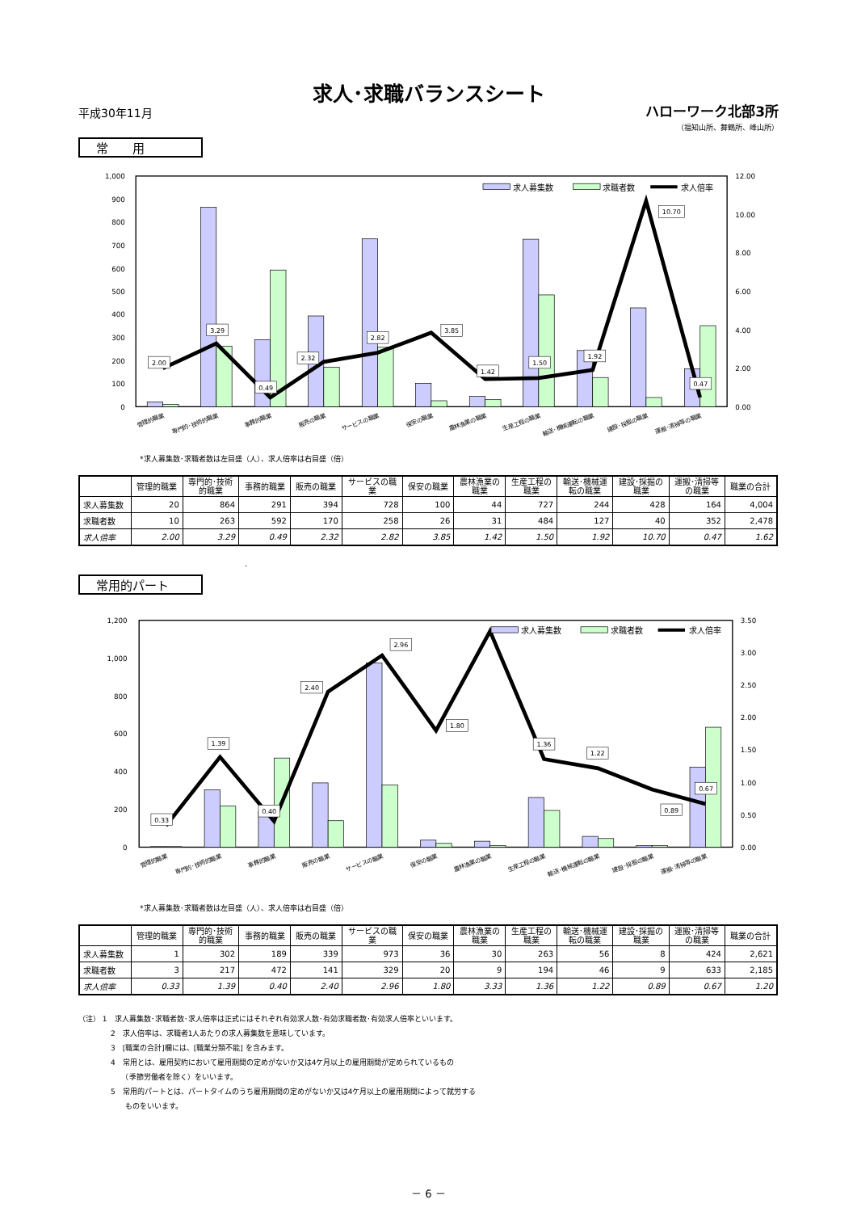求人･求職バランスシート
平成30年11月 ハローワーク北部3所
（福知山所、舞鶴所、峰山所）
常　　用
1,000
900
800
700
600
500
400
300
200
100
0
12.00
10.00
8.00
6.00
4.00
2.00
0.00
2.00
3.29
0.49
2.32
2.82
3.85
1.42
1.50
1.92
10.70
0.47
求人募集数
求職者数
求人倍率
管理的職業
専門的･技術的職業
事務的職業
販売の職業
サービスの職業
保安の職業
農林漁業の職業
生産工程の職業
輸送･機械運転の職業
建設･採掘の職業
運搬･清掃等の職業
*求人募集数･求職者数は左目盛（人）、求人倍率は右目盛（倍）
| | 管理的職業 | 専門的･技術 的職業 | 事務的職業 | 販売の職業 | サービスの職 業 | 保安の職業 | 農林漁業の 職業 | 生産工程の 職業 | 輸送･機械運 転の職業 | 建設･採掘の 職業 | 運搬･清掃等 の職業 | 職業の合計 |
| --- | --- | --- | --- | --- | --- | --- | --- | --- | --- | --- | --- | --- |
| 求人募集数 | 20 | 864 | 291 | 394 | 728 | 100 | 44 | 727 | 244 | 428 | 164 | 4,004 |
| 求職者数 | 10 | 263 | 592 | 170 | 258 | 26 | 31 | 484 | 127 | 40 | 352 | 2,478 |
| 求人倍率 | 2.00 | 3.29 | 0.49 | 2.32 | 2.82 | 3.85 | 1.42 | 1.50 | 1.92 | 10.70 | 0.47 | 1.62 |
.
常用的パート
1,200
1,000
800
600
400
200
0
3.50
3.00
2.50
2.00
1.50
1.00
0.50
0.00
0.33
1.39
0.40
2.40
2.96
1.80
1.36
1.22
0.89
0.67
求人募集数
求職者数
求人倍率
管理的職業
専門的･技術的職業
事務的職業
販売の職業
サービスの職業
保安の職業
農林漁業の職業
生産工程の職業
輸送･機械運転の職業
建設･採掘の職業
運搬･清掃等の職業
*求人募集数･求職者数は左目盛（人）、求人倍率は右目盛（倍）
| | 管理的職業 | 専門的･技術 的職業 | 事務的職業 | 販売の職業 | サービスの職 業 | 保安の職業 | 農林漁業の 職業 | 生産工程の 職業 | 輸送･機械運 転の職業 | 建設･採掘の 職業 | 運搬･清掃等 の職業 | 職業の合計 |
| --- | --- | --- | --- | --- | --- | --- | --- | --- | --- | --- | --- | --- |
| 求人募集数 | 1 | 302 | 189 | 339 | 973 | 36 | 30 | 263 | 56 | 8 | 424 | 2,621 |
| 求職者数 | 3 | 217 | 472 | 141 | 329 | 20 | 9 | 194 | 46 | 9 | 633 | 2,185 |
| 求人倍率 | 0.33 | 1.39 | 0.40 | 2.40 | 2.96 | 1.80 | 3.33 | 1.36 | 1.22 | 0.89 | 0.67 | 1.20 |
（注） 1　求人募集数･求職者数･求人倍率は正式にはそれぞれ有効求人数･有効求職者数･有効求人倍率といいます。
2　求人倍率は、求職者1人あたりの求人募集数を意味しています。
3　[職業の合計]欄には、[職業分類不能] を含みます。
4　常用とは、雇用契約において雇用期間の定めがないか又は4ケ月以上の雇用期間が定められているもの
　　（季節労働者を除く）をいいます。
5　常用的パートとは、パートタイムのうち雇用期間の定めがないか又は4ケ月以上の雇用期間によって就労する
　　ものをいいます。
－ 6 －